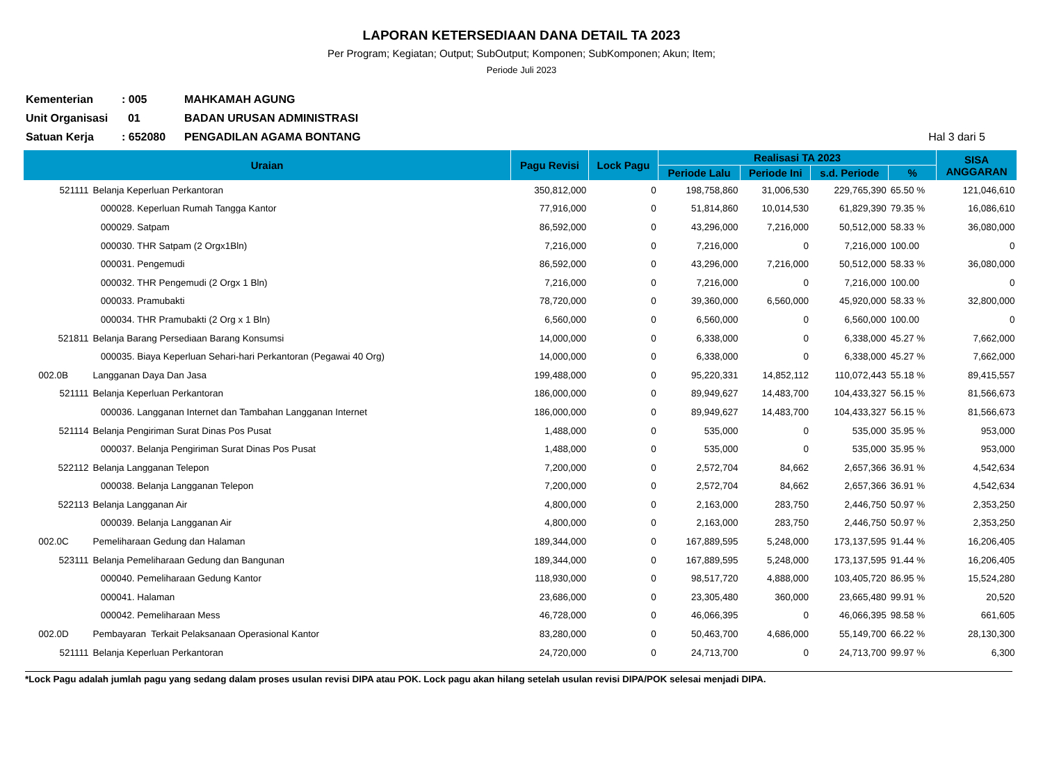LAPORAN KETERSEDIAAN DANA DETAIL TA 2023
Per Program; Kegiatan; Output; SubOutput; Komponen; SubKomponen; Akun; Item;
Periode Juli 2023
Kementerian: 005 MAHKAMAH AGUNG
Unit Organisasi 01 BADAN URUSAN ADMINISTRASI
Satuan Kerja: 652080 PENGADILAN AGAMA BONTANG Hal 3 dari 5
| Uraian | | Pagu Revisi | Lock Pagu | Realisasi TA 2023 | | | | SISA ANGGARAN |
| --- | --- | --- | --- | --- | --- | --- | --- | --- |
| | | | | Periode Lalu | Periode Ini | s.d. Periode | % | |
| 521111 | Belanja Keperluan Perkantoran | 350,812,000 | 0 | 198,758,860 | 31,006,530 | 229,765,390 | 65.50 % | 121,046,610 |
| | 000028. Keperluan Rumah Tangga Kantor | 77,916,000 | 0 | 51,814,860 | 10,014,530 | 61,829,390 | 79.35 % | 16,086,610 |
| | 000029. Satpam | 86,592,000 | 0 | 43,296,000 | 7,216,000 | 50,512,000 | 58.33 % | 36,080,000 |
| | 000030. THR Satpam (2 Orgx1Bln) | 7,216,000 | 0 | 7,216,000 | 0 | 7,216,000 | 100.00 | 0 |
| | 000031. Pengemudi | 86,592,000 | 0 | 43,296,000 | 7,216,000 | 50,512,000 | 58.33 % | 36,080,000 |
| | 000032. THR Pengemudi (2 Orgx 1 Bln) | 7,216,000 | 0 | 7,216,000 | 0 | 7,216,000 | 100.00 | 0 |
| | 000033. Pramubakti | 78,720,000 | 0 | 39,360,000 | 6,560,000 | 45,920,000 | 58.33 % | 32,800,000 |
| | 000034. THR Pramubakti (2 Org x 1 Bln) | 6,560,000 | 0 | 6,560,000 | 0 | 6,560,000 | 100.00 | 0 |
| 521811 | Belanja Barang Persediaan Barang Konsumsi | 14,000,000 | 0 | 6,338,000 | 0 | 6,338,000 | 45.27 % | 7,662,000 |
| | 000035. Biaya Keperluan Sehari-hari Perkantoran (Pegawai 40 Org) | 14,000,000 | 0 | 6,338,000 | 0 | 6,338,000 | 45.27 % | 7,662,000 |
| 002.0B | Langganan Daya Dan Jasa | 199,488,000 | 0 | 95,220,331 | 14,852,112 | 110,072,443 | 55.18 % | 89,415,557 |
| 521111 | Belanja Keperluan Perkantoran | 186,000,000 | 0 | 89,949,627 | 14,483,700 | 104,433,327 | 56.15 % | 81,566,673 |
| | 000036. Langganan Internet dan Tambahan Langganan Internet | 186,000,000 | 0 | 89,949,627 | 14,483,700 | 104,433,327 | 56.15 % | 81,566,673 |
| 521114 | Belanja Pengiriman Surat Dinas Pos Pusat | 1,488,000 | 0 | 535,000 | 0 | 535,000 | 35.95 % | 953,000 |
| | 000037. Belanja Pengiriman Surat Dinas Pos Pusat | 1,488,000 | 0 | 535,000 | 0 | 535,000 | 35.95 % | 953,000 |
| 522112 | Belanja Langganan Telepon | 7,200,000 | 0 | 2,572,704 | 84,662 | 2,657,366 | 36.91 % | 4,542,634 |
| | 000038. Belanja Langganan Telepon | 7,200,000 | 0 | 2,572,704 | 84,662 | 2,657,366 | 36.91 % | 4,542,634 |
| 522113 | Belanja Langganan Air | 4,800,000 | 0 | 2,163,000 | 283,750 | 2,446,750 | 50.97 % | 2,353,250 |
| | 000039. Belanja Langganan Air | 4,800,000 | 0 | 2,163,000 | 283,750 | 2,446,750 | 50.97 % | 2,353,250 |
| 002.0C | Pemeliharaan Gedung dan Halaman | 189,344,000 | 0 | 167,889,595 | 5,248,000 | 173,137,595 | 91.44 % | 16,206,405 |
| 523111 | Belanja Pemeliharaan Gedung dan Bangunan | 189,344,000 | 0 | 167,889,595 | 5,248,000 | 173,137,595 | 91.44 % | 16,206,405 |
| | 000040. Pemeliharaan Gedung Kantor | 118,930,000 | 0 | 98,517,720 | 4,888,000 | 103,405,720 | 86.95 % | 15,524,280 |
| | 000041. Halaman | 23,686,000 | 0 | 23,305,480 | 360,000 | 23,665,480 | 99.91 % | 20,520 |
| | 000042. Pemeliharaan Mess | 46,728,000 | 0 | 46,066,395 | 0 | 46,066,395 | 98.58 % | 661,605 |
| 002.0D | Pembayaran Terkait Pelaksanaan Operasional Kantor | 83,280,000 | 0 | 50,463,700 | 4,686,000 | 55,149,700 | 66.22 % | 28,130,300 |
| 521111 | Belanja Keperluan Perkantoran | 24,720,000 | 0 | 24,713,700 | 0 | 24,713,700 | 99.97 % | 6,300 |
*Lock Pagu adalah jumlah pagu yang sedang dalam proses usulan revisi DIPA atau POK. Lock pagu akan hilang setelah usulan revisi DIPA/POK selesai menjadi DIPA.